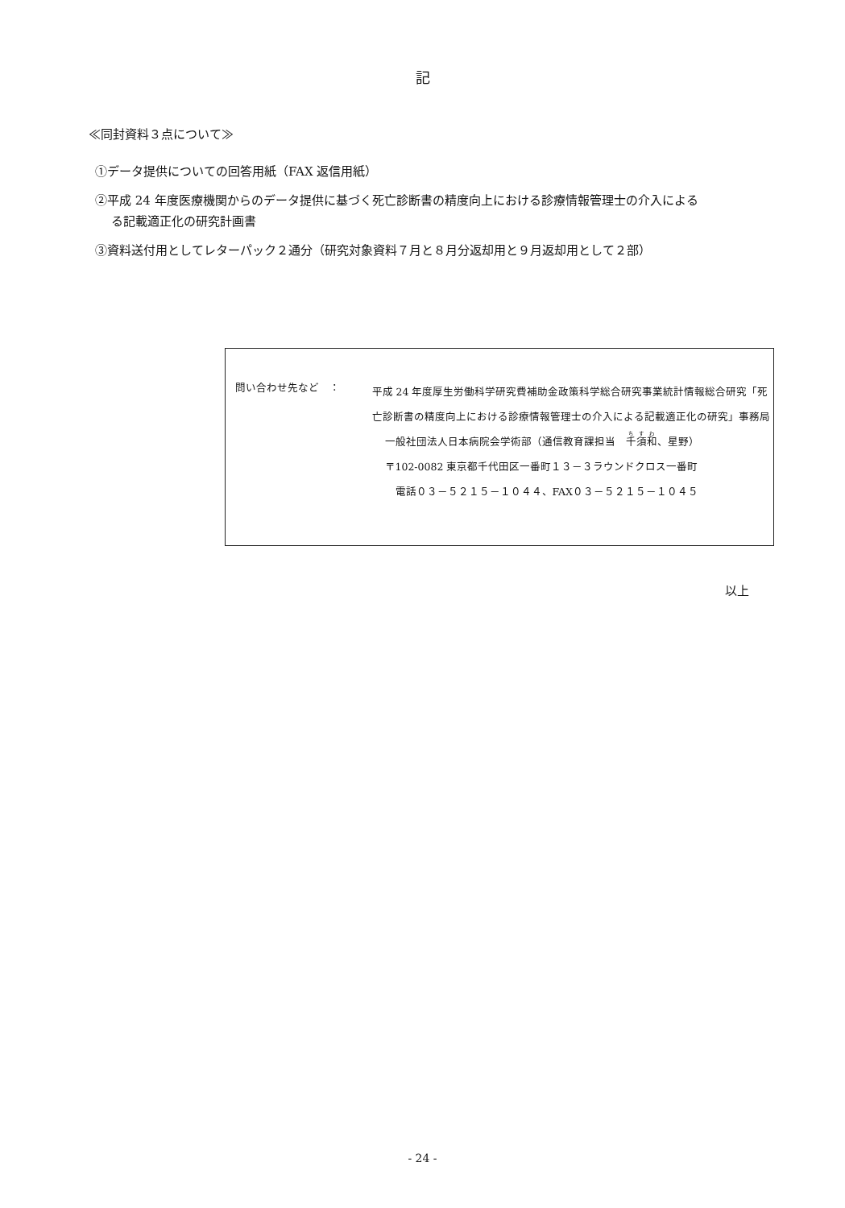記
≪同封資料３点について≫
①データ提供についての回答用紙（FAX 返信用紙）
②平成 24 年度医療機関からのデータ提供に基づく死亡診断書の精度向上における診療情報管理士の介入による
る記載適正化の研究計画書
③資料送付用としてレターパック２通分（研究対象資料７月と８月分返却用と９月返却用として２部）
問い合わせ先など　：
平成 24 年度厚生労働科学研究費補助金政策科学総合研究事業統計情報総合研究「死亡診断書の精度向上における診療情報管理士の介入による記載適正化の研究」事務局
一般社団法人日本病院会学術部（通信教育課担当　千須和、星野）
〒102-0082 東京都千代田区一番町１３－３ラウンドクロス一番町
　電話０３－５２１５－１０４４、FAX０３－５２１５－１０４５
以上
- 24 -